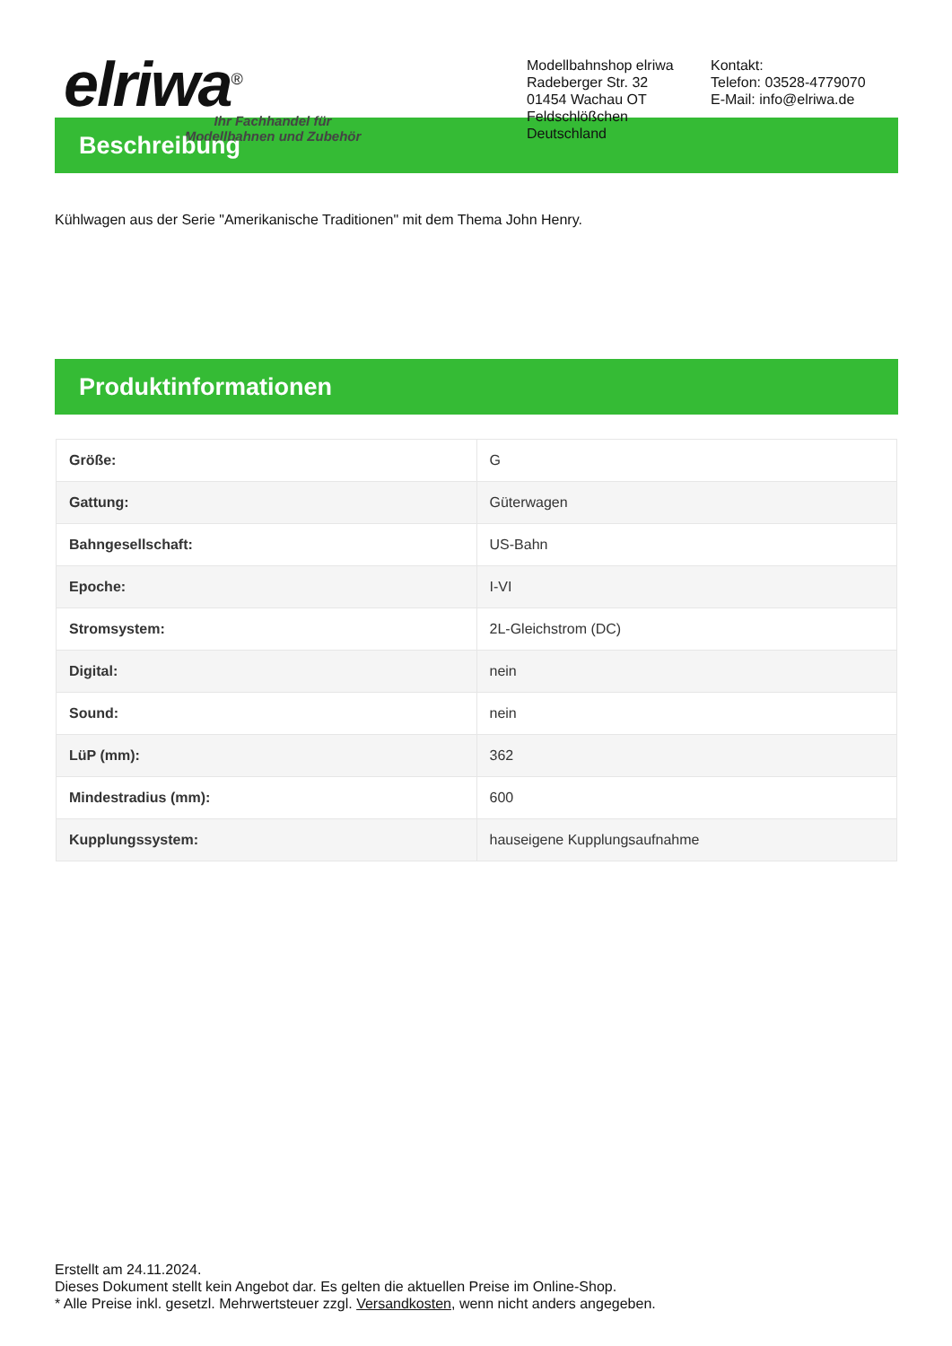elriwa<sup>®</sup>
Ihr Fachhandel für
Modellbahnen und Zubehör
Modellbahnshop elriwa
Radeberger Str. 32
01454 Wachau OT Feldschlößchen
Deutschland
Kontakt:
Telefon: 03528-4779070
E-Mail: info@elriwa.de
Beschreibung
Kühlwagen aus der Serie "Amerikanische Traditionen" mit dem Thema John Henry.
Produktinformationen
| Größe: | G |
| Gattung: | Güterwagen |
| Bahngesellschaft: | US-Bahn |
| Epoche: | I-VI |
| Stromsystem: | 2L-Gleichstrom (DC) |
| Digital: | nein |
| Sound: | nein |
| LüP (mm): | 362 |
| Mindestradius (mm): | 600 |
| Kupplungssystem: | hauseigene Kupplungsaufnahme |
Erstellt am 24.11.2024.
Dieses Dokument stellt kein Angebot dar. Es gelten die aktuellen Preise im Online-Shop.
* Alle Preise inkl. gesetzl. Mehrwertsteuer zzgl. Versandkosten, wenn nicht anders angegeben.